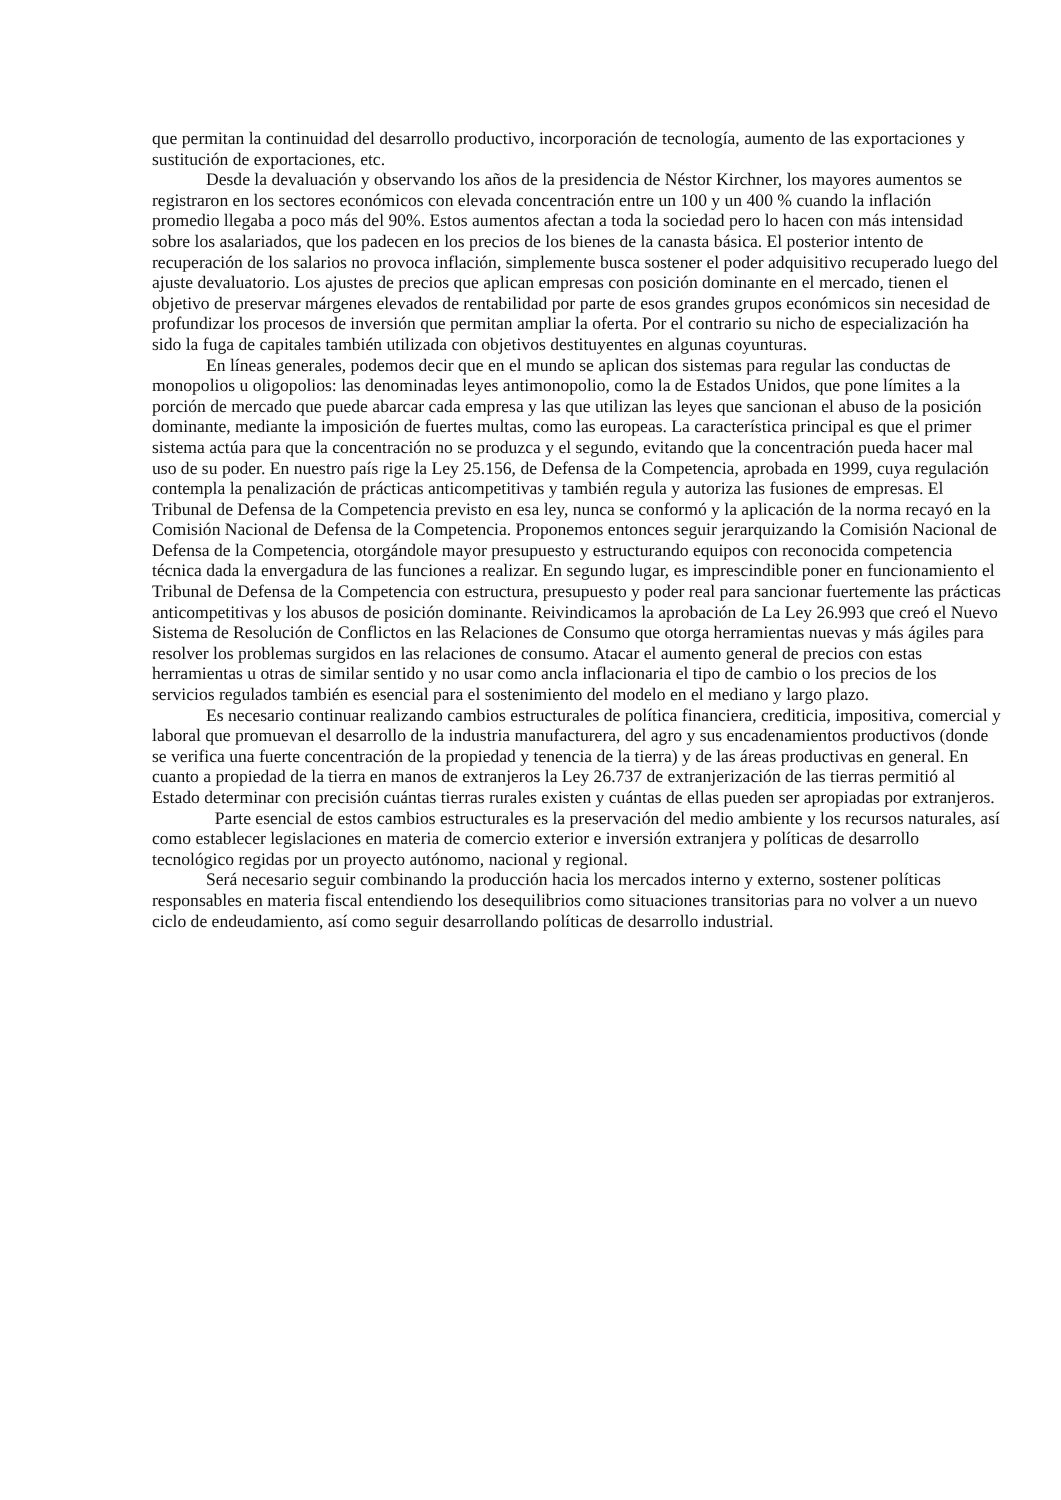que permitan la continuidad del desarrollo productivo, incorporación de tecnología, aumento de las exportaciones y sustitución de exportaciones, etc.
Desde la devaluación y observando los años de la presidencia de Néstor Kirchner, los mayores aumentos se registraron en los sectores económicos con elevada concentración entre un 100 y un 400 % cuando la inflación promedio llegaba a poco más del 90%. Estos aumentos afectan a toda la sociedad pero lo hacen con más intensidad sobre los asalariados, que los padecen en los precios de los bienes de la canasta básica. El posterior intento de recuperación de los salarios no provoca inflación, simplemente busca sostener el poder adquisitivo recuperado luego del ajuste devaluatorio. Los ajustes de precios que aplican empresas con posición dominante en el mercado, tienen el objetivo de preservar márgenes elevados de rentabilidad por parte de esos grandes grupos económicos sin necesidad de profundizar los procesos de inversión que permitan ampliar la oferta. Por el contrario su nicho de especialización ha sido la fuga de capitales también utilizada con objetivos destituyentes en algunas coyunturas.
En líneas generales, podemos decir que en el mundo se aplican dos sistemas para regular las conductas de monopolios u oligopolios: las denominadas leyes antimonopolio, como la de Estados Unidos, que pone límites a la porción de mercado que puede abarcar cada empresa y las que utilizan las leyes que sancionan el abuso de la posición dominante, mediante la imposición de fuertes multas, como las europeas. La característica principal es que el primer sistema actúa para que la concentración no se produzca y el segundo, evitando que la concentración pueda hacer mal uso de su poder. En nuestro país rige la Ley 25.156, de Defensa de la Competencia, aprobada en 1999, cuya regulación contempla la penalización de prácticas anticompetitivas y también regula y autoriza las fusiones de empresas. El Tribunal de Defensa de la Competencia previsto en esa ley, nunca se conformó y la aplicación de la norma recayó en la Comisión Nacional de Defensa de la Competencia. Proponemos entonces seguir jerarquizando la Comisión Nacional de Defensa de la Competencia, otorgándole mayor presupuesto y estructurando equipos con reconocida competencia técnica dada la envergadura de las funciones a realizar. En segundo lugar, es imprescindible poner en funcionamiento el Tribunal de Defensa de la Competencia con estructura, presupuesto y poder real para sancionar fuertemente las prácticas anticompetitivas y los abusos de posición dominante. Reivindicamos la aprobación de La Ley 26.993 que creó el Nuevo Sistema de Resolución de Conflictos en las Relaciones de Consumo que otorga herramientas nuevas y más ágiles para resolver los problemas surgidos en las relaciones de consumo. Atacar el aumento general de precios con estas herramientas u otras de similar sentido y no usar como ancla inflacionaria el tipo de cambio o los precios de los servicios regulados también es esencial para el sostenimiento del modelo en el mediano y largo plazo.
Es necesario continuar realizando cambios estructurales de política financiera, crediticia, impositiva, comercial y laboral que promuevan el desarrollo de la industria manufacturera, del agro y sus encadenamientos productivos (donde se verifica una fuerte concentración de la propiedad y tenencia de la tierra) y de las áreas productivas en general. En cuanto a propiedad de la tierra en manos de extranjeros la Ley 26.737 de extranjerización de las tierras permitió al Estado determinar con precisión cuántas tierras rurales existen y cuántas de ellas pueden ser apropiadas por extranjeros.
Parte esencial de estos cambios estructurales es la preservación del medio ambiente y los recursos naturales, así como establecer legislaciones en materia de comercio exterior e inversión extranjera y políticas de desarrollo tecnológico regidas por un proyecto autónomo, nacional y regional.
Será necesario seguir combinando la producción hacia los mercados interno y externo, sostener políticas responsables en materia fiscal entendiendo los desequilibrios como situaciones transitorias para no volver a un nuevo ciclo de endeudamiento, así como seguir desarrollando políticas de desarrollo industrial.